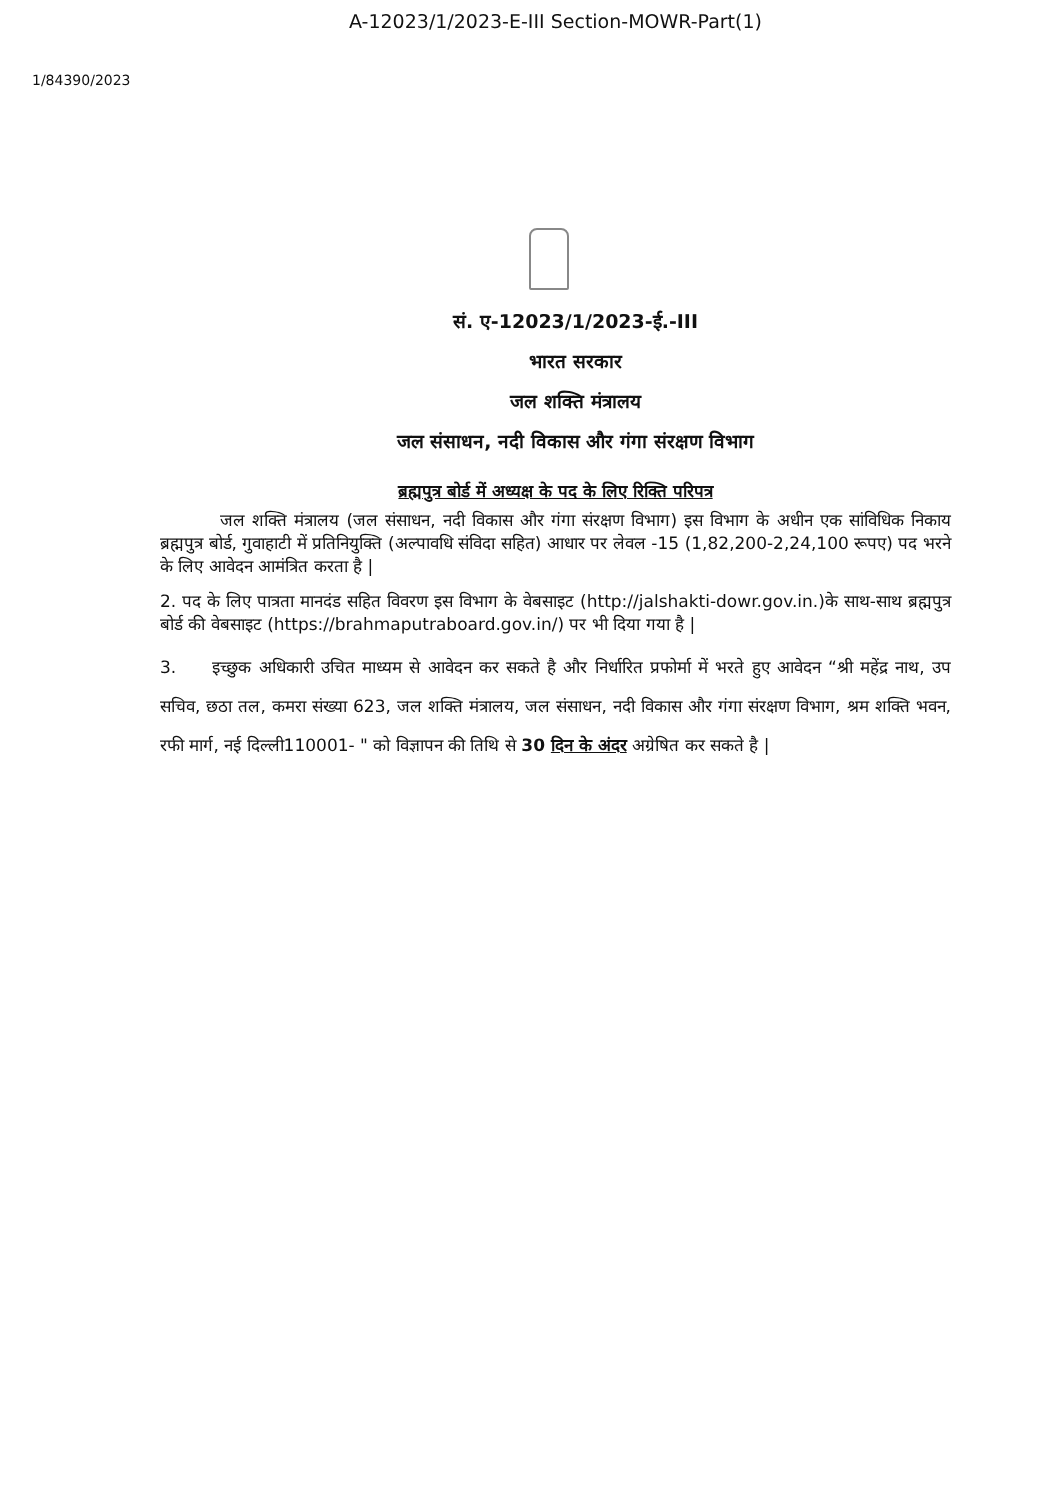A-12023/1/2023-E-III Section-MOWR-Part(1)
1/84390/2023
सं. ए-12023/1/2023-ई.-III
भारत सरकार
जल शक्ति मंत्रालय
जल संसाधन, नदी विकास और गंगा संरक्षण विभाग
ब्रह्मपुत्र बोर्ड में अध्यक्ष के पद के लिए रिक्ति परिपत्र
जल शक्ति मंत्रालय (जल संसाधन, नदी विकास और गंगा संरक्षण विभाग) इस विभाग के अधीन एक सांविधिक निकाय ब्रह्मपुत्र बोर्ड, गुवाहाटी में प्रतिनियुक्ति (अल्पावधि संविदा सहित) आधार पर लेवल -15 (1,82,200-2,24,100 रूपए) पद भरने के लिए आवेदन आमंत्रित करता है |
2. पद के लिए पात्रता मानदंड सहित विवरण इस विभाग के वेबसाइट (http://jalshakti-dowr.gov.in.)के साथ-साथ ब्रह्मपुत्र बोर्ड की वेबसाइट (https://brahmaputraboard.gov.in/) पर भी दिया गया है |
3. इच्छुक अधिकारी उचित माध्यम से आवेदन कर सकते है और निर्धारित प्रफोर्मा में भरते हुए आवेदन “श्री महेंद्र नाथ, उप सचिव, छठा तल, कमरा संख्या 623, जल शक्ति मंत्रालय, जल संसाधन, नदी विकास और गंगा संरक्षण विभाग, श्रम शक्ति भवन, रफी मार्ग, नई दिल्ली110001- " को विज्ञापन की तिथि से 30 दिन के अंदर अग्रेषित कर सकते है |